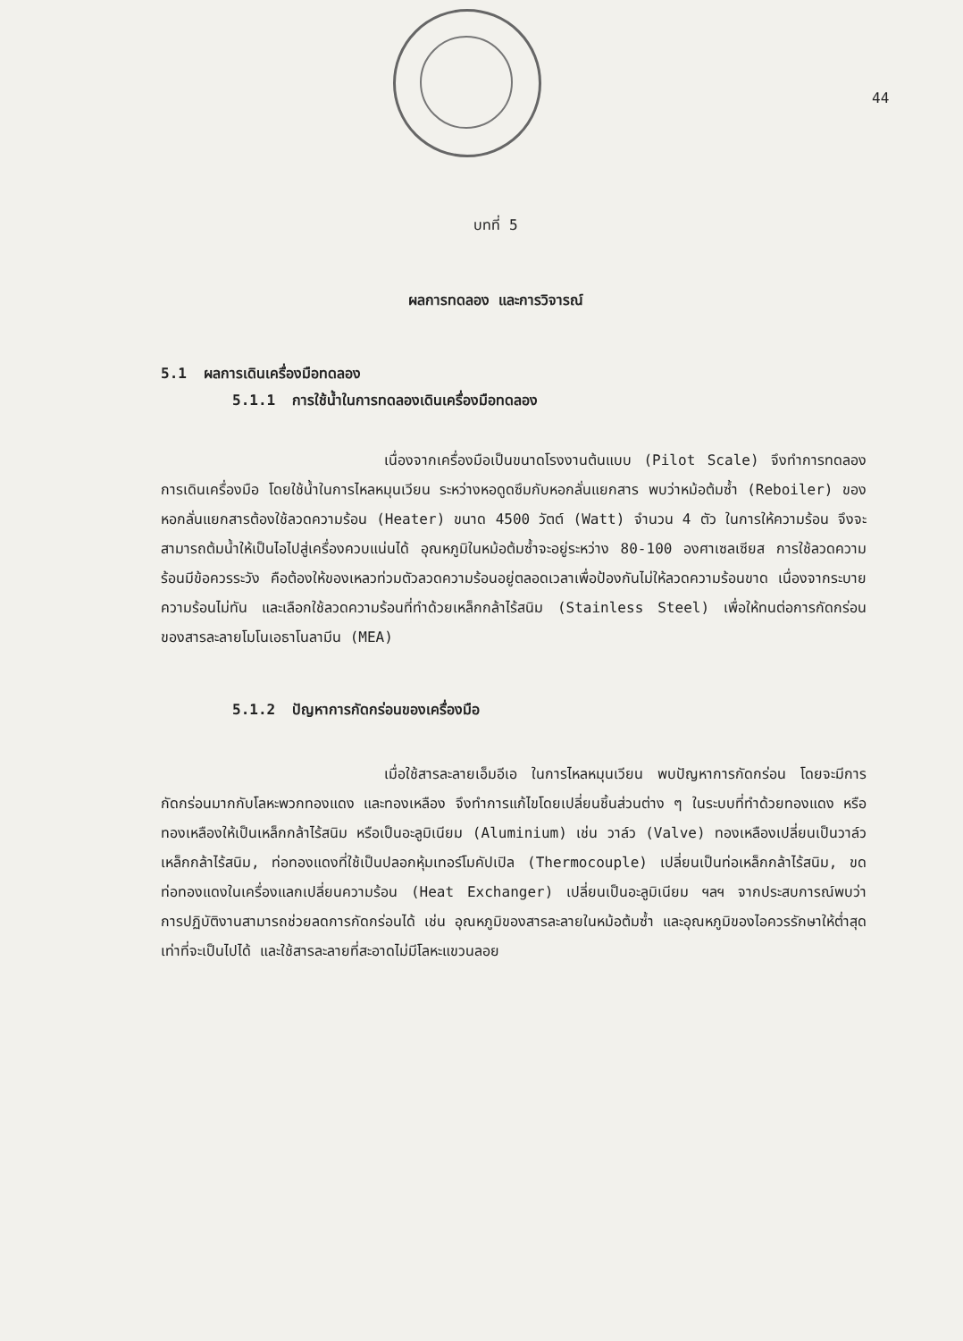44
บทที่ 5
ผลการทดลอง และการวิจารณ์
5.1 ผลการเดินเครื่องมือทดลอง
5.1.1 การใช้น้ำในการทดลองเดินเครื่องมือทดลอง
เนื่องจากเครื่องมือเป็นขนาดโรงงานต้นแบบ (Pilot Scale) จึงทำการทดลองการเดินเครื่องมือ โดยใช้น้ำในการไหลหมุนเวียน ระหว่างหอดูดซึมกับหอกลั่นแยกสาร พบว่าหม้อต้มซ้ำ (Reboiler) ของหอกลั่นแยกสารต้องใช้ลวดความร้อน (Heater) ขนาด 4500 วัตต์ (Watt) จำนวน 4 ตัว ในการให้ความร้อน จึงจะสามารถต้มน้ำให้เป็นไอไปสู่เครื่องควบแน่นได้ อุณหภูมิในหม้อต้มซ้ำจะอยู่ระหว่าง 80-100 องศาเซลเซียส การใช้ลวดความร้อนมีข้อควรระวัง คือต้องให้ของเหลวท่วมตัวลวดความร้อนอยู่ตลอดเวลาเพื่อป้องกันไม่ให้ลวดความร้อนขาด เนื่องจากระบายความร้อนไม่ทัน และเลือกใช้ลวดความร้อนที่ทำด้วยเหล็กกล้าไร้สนิม (Stainless Steel) เพื่อให้ทนต่อการกัดกร่อนของสารละลายโมโนเอธาโนลามีน (MEA)
5.1.2 ปัญหาการกัดกร่อนของเครื่องมือ
เมื่อใช้สารละลายเอ็มอีเอ ในการไหลหมุนเวียน พบปัญหาการกัดกร่อน โดยจะมีการกัดกร่อนมากกับโลหะพวกทองแดง และทองเหลือง จึงทำการแก้ไขโดยเปลี่ยนชิ้นส่วนต่าง ๆ ในระบบที่ทำด้วยทองแดง หรือทองเหลืองให้เป็นเหล็กกล้าไร้สนิม หรือเป็นอะลูมิเนียม (Aluminium) เช่น วาล์ว (Valve) ทองเหลืองเปลี่ยนเป็นวาล์วเหล็กกล้าไร้สนิม, ท่อทองแดงที่ใช้เป็นปลอกหุ้มเทอร์โมคัปเปิล (Thermocouple) เปลี่ยนเป็นท่อเหล็กกล้าไร้สนิม, ขดท่อทองแดงในเครื่องแลกเปลี่ยนความร้อน (Heat Exchanger) เปลี่ยนเป็นอะลูมิเนียม ฯลฯ จากประสบการณ์พบว่า การปฏิบัติงานสามารถช่วยลดการกัดกร่อนได้ เช่น อุณหภูมิของสารละลายในหม้อต้มซ้ำ และอุณหภูมิของไอควรรักษาให้ต่ำสุดเท่าที่จะเป็นไปได้ และใช้สารละลายที่สะอาดไม่มีโลหะแขวนลอย